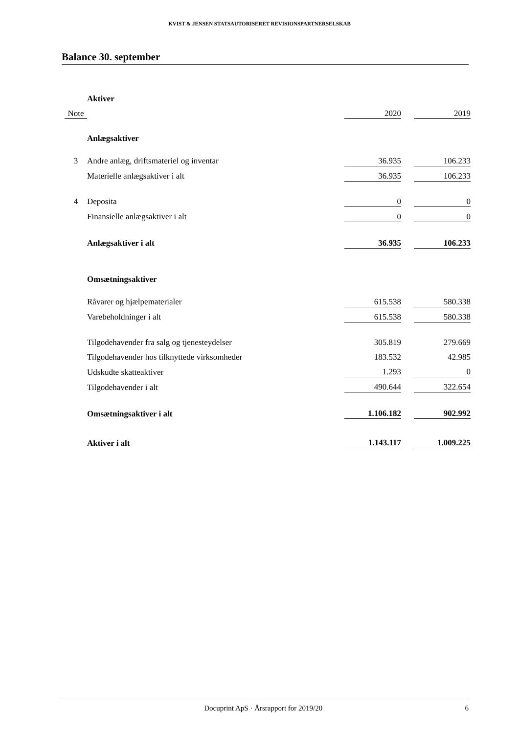KVIST & JENSEN STATSAUTORISERET REVISIONSPARTNERSELSKAB
Balance 30. september
| | Aktiver | | | |
| Note | | 2020 | | 2019 |
| | Anlægsaktiver | | | |
| 3 | Andre anlæg, driftsmateriel og inventar | 36.935 | | 106.233 |
| | Materielle anlægsaktiver i alt | 36.935 | | 106.233 |
| 4 | Deposita | 0 | | 0 |
| | Finansielle anlægsaktiver i alt | 0 | | 0 |
| | Anlægsaktiver i alt | 36.935 | | 106.233 |
| | Omsætningsaktiver | | | |
| | Råvarer og hjælpematerialer | 615.538 | | 580.338 |
| | Varebeholdninger i alt | 615.538 | | 580.338 |
| | Tilgodehavender fra salg og tjenesteydelser | 305.819 | | 279.669 |
| | Tilgodehavender hos tilknyttede virksomheder | 183.532 | | 42.985 |
| | Udskudte skatteaktiver | 1.293 | | 0 |
| | Tilgodehavender i alt | 490.644 | | 322.654 |
| | Omsætningsaktiver i alt | 1.106.182 | | 902.992 |
| | Aktiver i alt | 1.143.117 | | 1.009.225 |
Docuprint ApS · Årsrapport for 2019/20 6